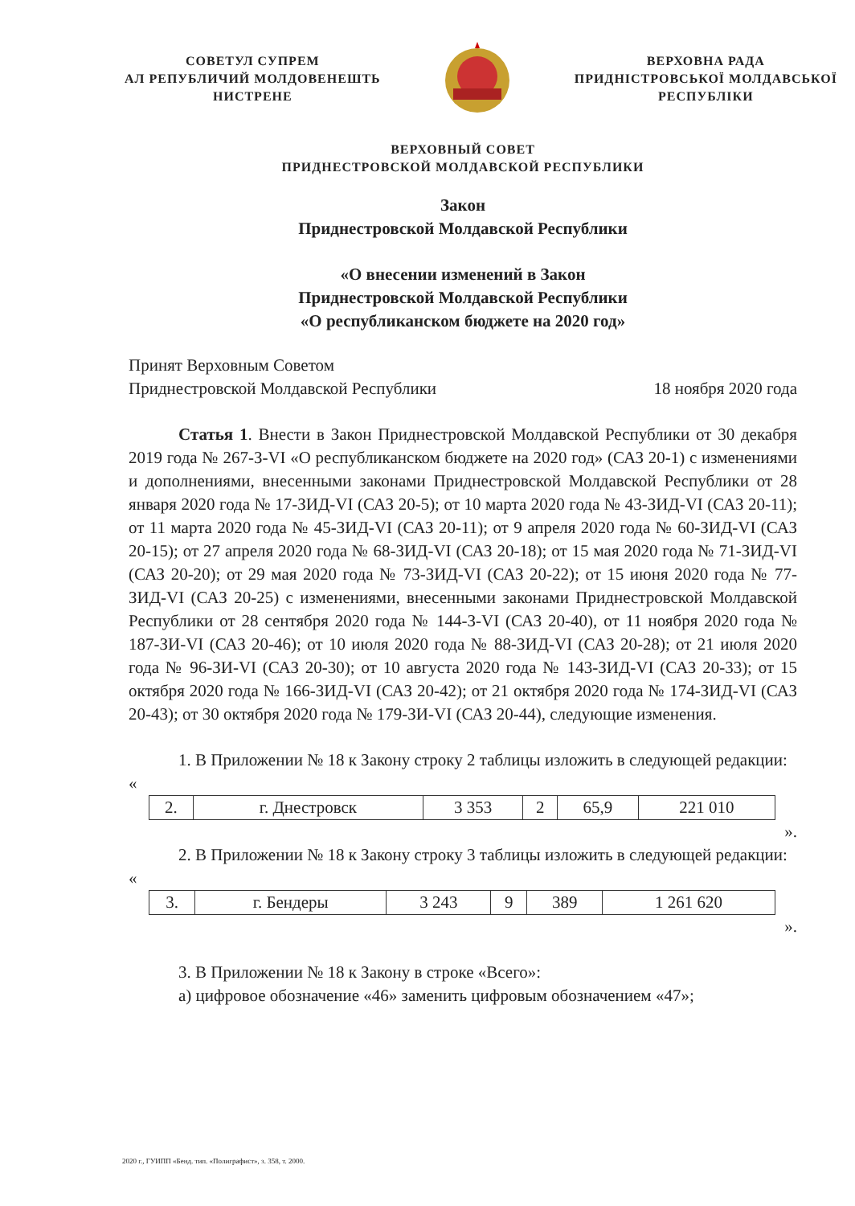СОВЕТУЛ СУПРЕМ
АЛ РЕПУБЛИЧИЙ МОЛДОВЕНЕШТЬ
НИСТРЕНЕ
ВЕРХОВНА РАДА
ПРИДНІСТРОВСЬКОЇ МОЛДАВСЬКОЇ
РЕСПУБЛІКИ
ВЕРХОВНЫЙ СОВЕТ
ПРИДНЕСТРОВСКОЙ МОЛДАВСКОЙ РЕСПУБЛИКИ
Закон
Приднестровской Молдавской Республики
«О внесении изменений в Закон
Приднестровской Молдавской Республики
«О республиканском бюджете на 2020 год»
Принят Верховным Советом
Приднестровской Молдавской Республики 18 ноября 2020 года
Статья 1. Внести в Закон Приднестровской Молдавской Республики от 30 декабря 2019 года № 267-З-VI «О республиканском бюджете на 2020 год» (САЗ 20-1) с изменениями и дополнениями, внесенными законами Приднестровской Молдавской Республики от 28 января 2020 года № 17-ЗИД-VI (САЗ 20-5); от 10 марта 2020 года № 43-ЗИД-VI (САЗ 20-11); от 11 марта 2020 года № 45-ЗИД-VI (САЗ 20-11); от 9 апреля 2020 года № 60-ЗИД-VI (САЗ 20-15); от 27 апреля 2020 года № 68-ЗИД-VI (САЗ 20-18); от 15 мая 2020 года № 71-ЗИД-VI (САЗ 20-20); от 29 мая 2020 года № 73-ЗИД-VI (САЗ 20-22); от 15 июня 2020 года № 77-ЗИД-VI (САЗ 20-25) с изменениями, внесенными законами Приднестровской Молдавской Республики от 28 сентября 2020 года № 144-З-VI (САЗ 20-40), от 11 ноября 2020 года № 187-ЗИ-VI (САЗ 20-46); от 10 июля 2020 года № 88-ЗИД-VI (САЗ 20-28); от 21 июля 2020 года № 96-ЗИ-VI (САЗ 20-30); от 10 августа 2020 года № 143-ЗИД-VI (САЗ 20-33); от 15 октября 2020 года № 166-ЗИД-VI (САЗ 20-42); от 21 октября 2020 года № 174-ЗИД-VI (САЗ 20-43); от 30 октября 2020 года № 179-ЗИ-VI (САЗ 20-44), следующие изменения.
1. В Приложении № 18 к Закону строку 2 таблицы изложить в следующей редакции:
«
| 2. | г. Днестровск | 3 353 | 2 | 65,9 | 221 010 |
».
2. В Приложении № 18 к Закону строку 3 таблицы изложить в следующей редакции:
«
| 3. | г. Бендеры | 3 243 | 9 | 389 | 1 261 620 |
».
3. В Приложении № 18 к Закону в строке «Всего»:
а) цифровое обозначение «46» заменить цифровым обозначением «47»;
2020 г., ГУИПП «Бенд. тип. «Полиграфист», з. 358, т. 2000.